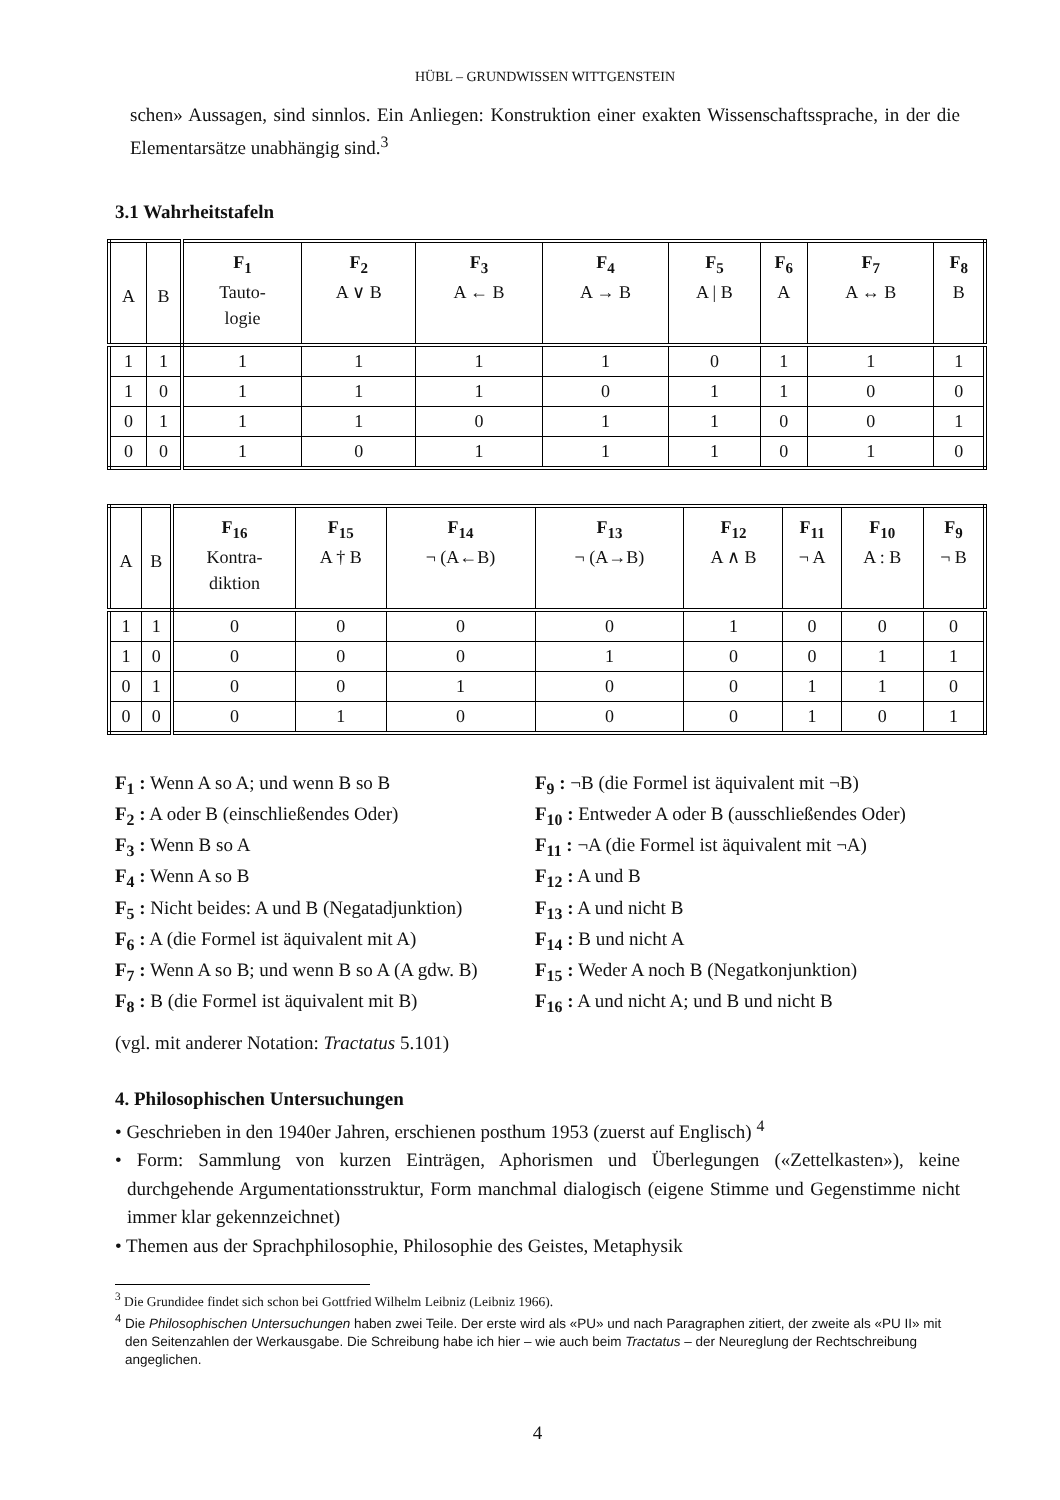HÜBL – GRUNDWISSEN WITTGENSTEIN
schen» Aussagen, sind sinnlos. Ein Anliegen: Konstruktion einer exakten Wissenschaftssprache, in der die Elementarsätze unabhängig sind.<sup>3</sup>
3.1 Wahrheitstafeln
| A | B | F<sub>1</sub> Tauto- logie | F<sub>2</sub> A ∨ B | F<sub>3</sub> A ← B | F<sub>4</sub> A → B | F<sub>5</sub> A / B | F<sub>6</sub> A | F<sub>7</sub> A ↔ B | F<sub>8</sub> B |
| 1 | 1 | 1 | 1 | 1 | 1 | 0 | 1 | 1 | 1 |
| 1 | 0 | 1 | 1 | 1 | 0 | 1 | 1 | 0 | 0 |
| 0 | 1 | 1 | 1 | 0 | 1 | 1 | 0 | 0 | 1 |
| 0 | 0 | 1 | 0 | 1 | 1 | 1 | 0 | 1 | 0 |
| A | B | F<sub>16</sub> Kontra- diktion | F<sub>15</sub> A † B | F<sub>14</sub> ¬ (A←B) | F<sub>13</sub> ¬ (A→B) | F<sub>12</sub> A ∧ B | F<sub>11</sub> ¬ A | F<sub>10</sub> A : B | F<sub>9</sub> ¬ B |
| 1 | 1 | 0 | 0 | 0 | 0 | 1 | 0 | 0 | 0 |
| 1 | 0 | 0 | 0 | 0 | 1 | 0 | 0 | 1 | 1 |
| 0 | 1 | 0 | 0 | 1 | 0 | 0 | 1 | 1 | 0 |
| 0 | 0 | 0 | 1 | 0 | 0 | 0 | 1 | 0 | 1 |
F<sub>1</sub> : Wenn A so A; und wenn B so B
F<sub>2</sub> : A oder B (einschließendes Oder)
F<sub>3</sub> : Wenn B so A
F<sub>4</sub> : Wenn A so B
F<sub>5</sub> : Nicht beides: A und B (Negatadjunktion)
F<sub>6</sub> : A (die Formel ist äquivalent mit A)
F<sub>7</sub> : Wenn A so B; und wenn B so A (A gdw. B)
F<sub>8</sub> : B (die Formel ist äquivalent mit B)
F<sub>9</sub> : ¬B (die Formel ist äquivalent mit ¬B)
F<sub>10</sub> : Entweder A oder B (ausschließendes Oder)
F<sub>11</sub> : ¬A (die Formel ist äquivalent mit ¬A)
F<sub>12</sub> : A und B
F<sub>13</sub> : A und nicht B
F<sub>14</sub> : B und nicht A
F<sub>15</sub> : Weder A noch B (Negatkonjunktion)
F<sub>16</sub> : A und nicht A; und B und nicht B
(vgl. mit anderer Notation: Tractatus 5.101)
4. Philosophischen Untersuchungen
• Geschrieben in den 1940er Jahren, erschienen posthum 1953 (zuerst auf Englisch) <sup>4</sup>
• Form: Sammlung von kurzen Einträgen, Aphorismen und Überlegungen («Zettelkasten»), keine durchgehende Argumentationsstruktur, Form manchmal dialogisch (eigene Stimme und Gegenstimme nicht immer klar gekennzeichnet)
• Themen aus der Sprachphilosophie, Philosophie des Geistes, Metaphysik
<sup>3</sup> Die Grundidee findet sich schon bei Gottfried Wilhelm Leibniz (Leibniz 1966).
<sup>4</sup> Die Philosophischen Untersuchungen haben zwei Teile. Der erste wird als «PU» und nach Paragraphen zitiert, der zweite als «PU II» mit den Seitenzahlen der Werkausgabe. Die Schreibung habe ich hier – wie auch beim Tractatus – der Neureglung der Rechtschreibung angeglichen.
4